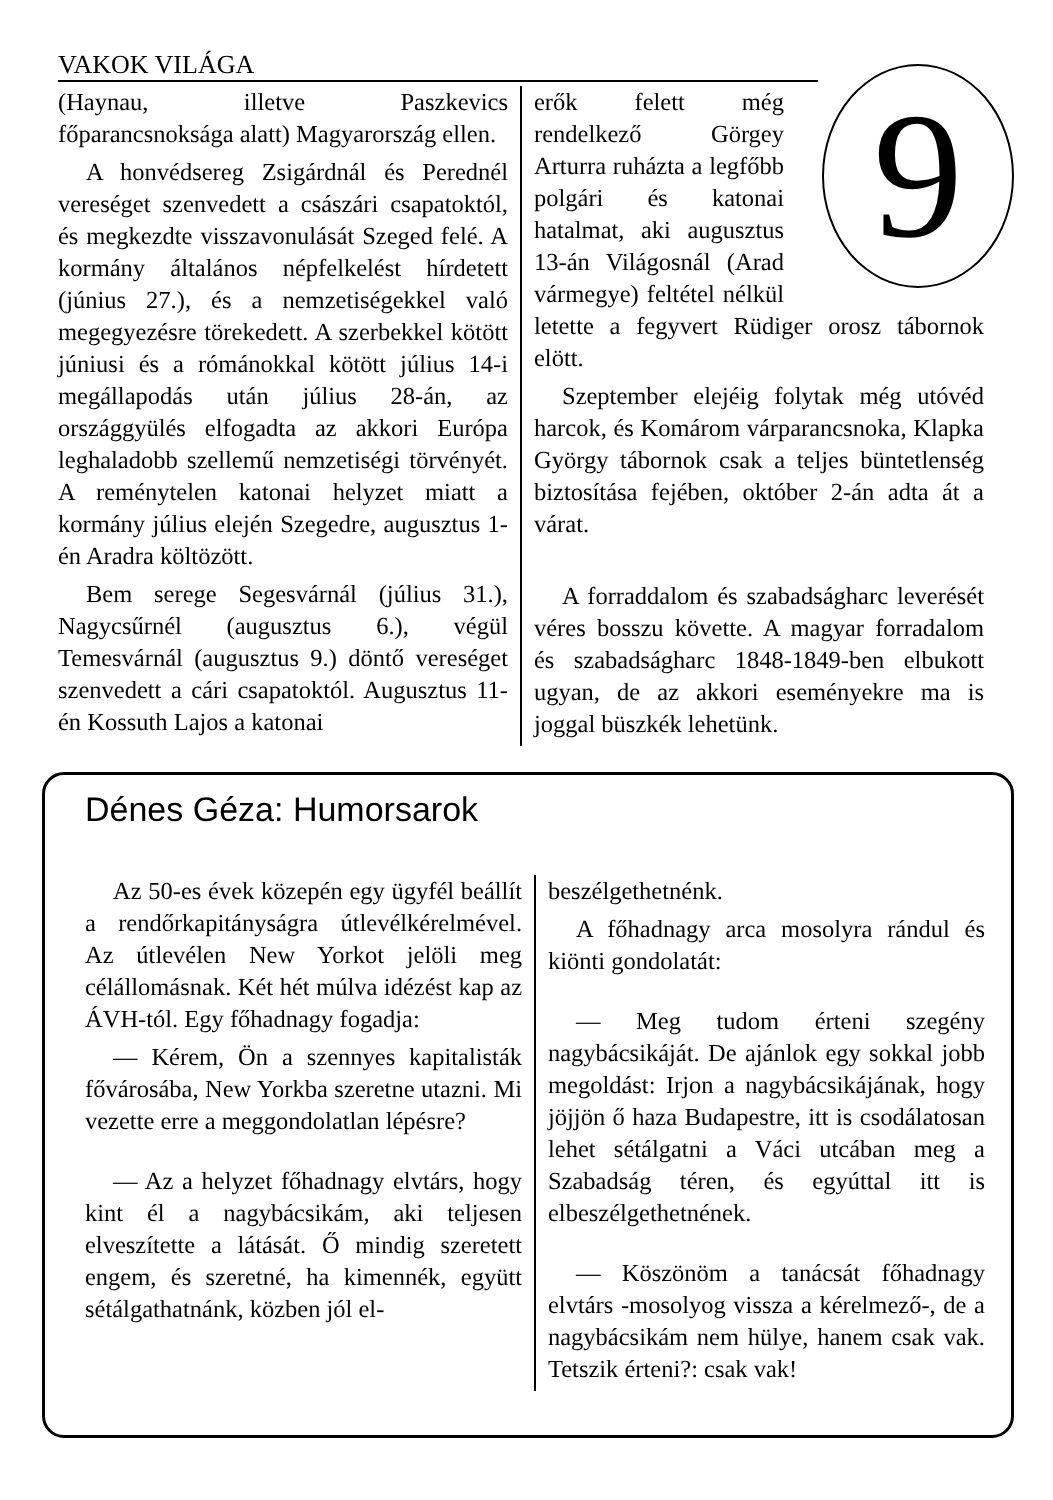VAKOK VILÁGA 9
(Haynau, illetve Paszkevics főparancsnoksága alatt) Magyarország ellen.
A honvédsereg Zsigárdnál és Perednél vereséget szenvedett a császári csapatoktól, és megkezdte visszavonulását Szeged felé. A kormány általános népfelkelést hírdetett (június 27.), és a nemzetiségekkel való megegyezésre törekedett. A szerbekkel kötött júniusi és a rómánokkal kötött július 14-i megállapodás után július 28-án, az országgyülés elfogadta az akkori Európa leghaladobb szellemű nemzetiségi törvényét. A reménytelen katonai helyzet miatt a kormány július elején Szegedre, augusztus 1-én Aradra költözött.
Bem serege Segesvárnál (július 31.), Nagycsűrnél (augusztus 6.), végül Temesvárnál (augusztus 9.) döntő vereséget szenvedett a cári csapatoktól. Augusztus 11-én Kossuth Lajos a katonai
erők felett még rendelkező Görgey Arturra ruházta a legfőbb polgári és katonai hatalmat, aki augusztus 13-án Világosnál (Arad vármegye) feltétel nélkül letette a fegyvert Rüdiger orosz tábornok elött.
Szeptember elejéig folytak még utóvéd harcok, és Komárom várparancsnoka, Klapka György tábornok csak a teljes büntetlenség biztosítása fejében, október 2-án adta át a várat.
A forraddalom és szabadságharc leverését véres bosszu követte. A magyar forradalom és szabadságharc 1848-1849-ben elbukott ugyan, de az akkori események­re ma is joggal büszkék lehetünk.
Dénes Géza: Humorsarok
Az 50-es évek közepén egy ügyfél beállít a rendőrkapitányságra útlevélkérelmével. Az útlevélen New Yorkot jelöli meg célállomásnak. Két hét múlva idézést kap az ÁVH-tól. Egy főhadnagy fogadja:
— Kérem, Ön a szennyes kapitalisták fővárosába, New Yorkba szeretne utazni. Mi vezette erre a meggondolatlan lépésre?
— Az a helyzet főhadnagy elvtárs, hogy kint él a nagybácsikám, aki teljesen elveszítette a látását. Ő mindig szeretett engem, és szeretné, ha kimennék, együtt sétálgathatnánk, közben jól el-
beszélgethetnénk.
A főhadnagy arca mosolyra rándul és kiönti gondolatát:
— Meg tudom érteni szegény nagybácsikáját. De ajánlok egy sokkal jobb megoldást: Irjon a nagybácsikájának, hogy jöjjön ő haza Budapestre, itt is csodálatosan lehet sétálgatni a Váci utcában meg a Szabadság téren, és egyúttal itt is elbeszélgethetnének.
— Köszönöm a tanácsát főhadnagy elvtárs -mosolyog vissza a kérelmező-, de a nagybácsikám nem hülye, hanem csak vak. Tetszik érteni?: csak vak!